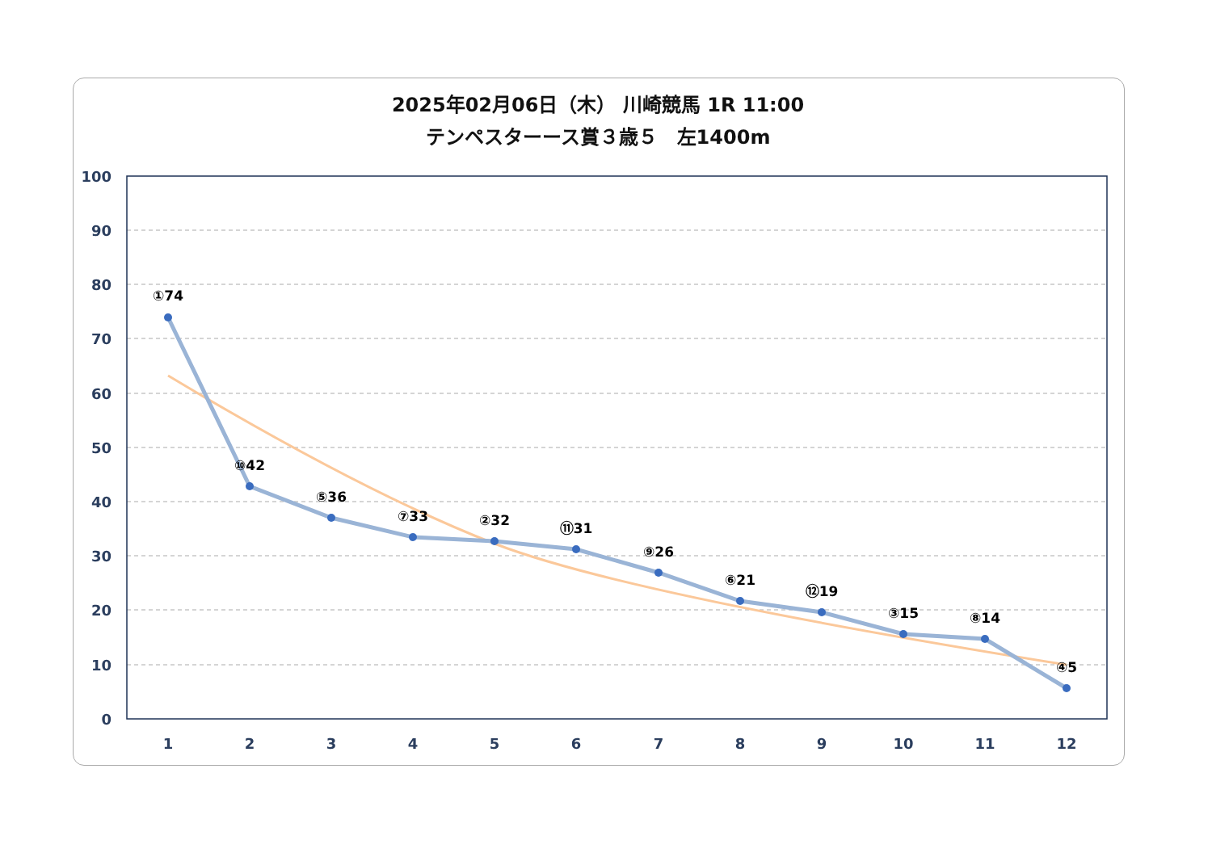2025年02月06日（木） 川崎競馬 1R 11:00
テンペスターース賞３歳５　左1400m
100
90
80
70
60
50
40
30
20
10
0
1
2
3
4
5
6
7
8
9
10
11
12
①74
⑩42
⑤36
⑦33
②32
⑪31
⑨26
⑥21
⑫19
③15
⑧14
④5